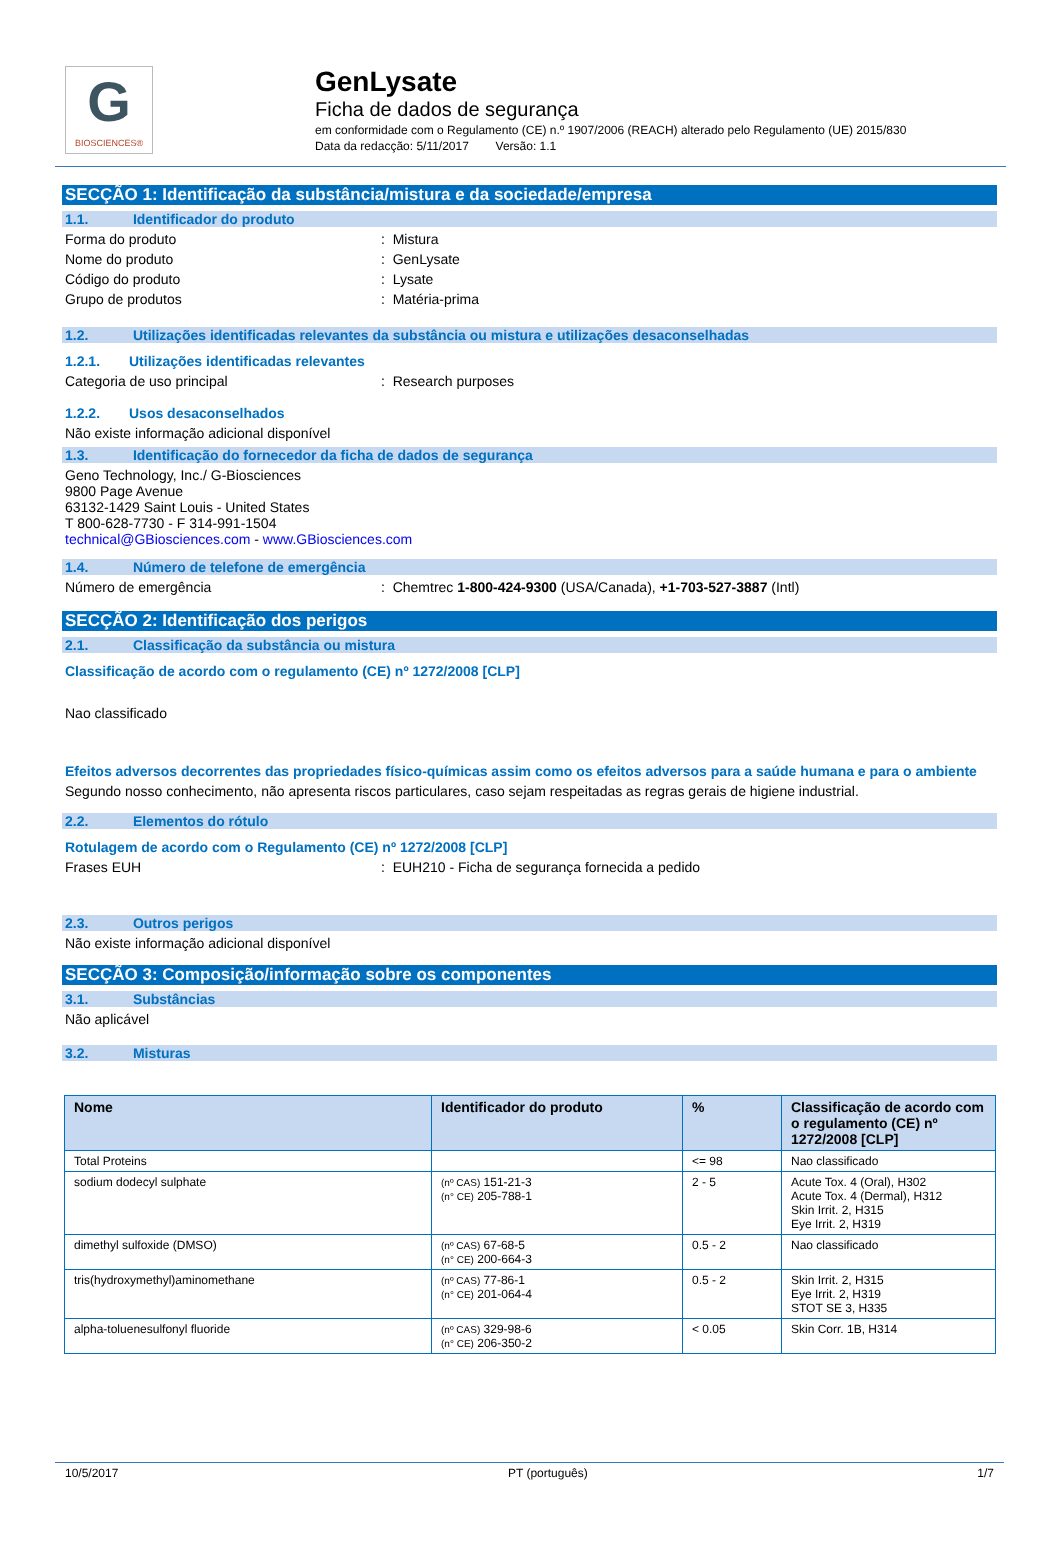G
BIOSCIENCES®
GenLysate
Ficha de dados de segurança
em conformidade com o Regulamento (CE) n.º 1907/2006 (REACH) alterado pelo Regulamento (UE) 2015/830
Data da redacção: 5/11/2017 Versão: 1.1
SECÇÃO 1: Identificação da substância/mistura e da sociedade/empresa
1.1. Identificador do produto
Forma do produto : Mistura
Nome do produto : GenLysate
Código do produto : Lysate
Grupo de produtos : Matéria-prima
1.2. Utilizações identificadas relevantes da substância ou mistura e utilizações desaconselhadas
1.2.1. Utilizações identificadas relevantes
Categoria de uso principal : Research purposes
1.2.2. Usos desaconselhados
Não existe informação adicional disponível
1.3. Identificação do fornecedor da ficha de dados de segurança
Geno Technology, Inc./ G-Biosciences
9800 Page Avenue
63132-1429 Saint Louis - United States
T 800-628-7730 - F 314-991-1504
technical@GBiosciences.com - www.GBiosciences.com
1.4. Número de telefone de emergência
Número de emergência : Chemtrec 1-800-424-9300 (USA/Canada), +1-703-527-3887 (Intl)
SECÇÃO 2: Identificação dos perigos
2.1. Classificação da substância ou mistura
Classificação de acordo com o regulamento (CE) nº 1272/2008 [CLP]
Nao classificado
Efeitos adversos decorrentes das propriedades físico-químicas assim como os efeitos adversos para a saúde humana e para o ambiente
Segundo nosso conhecimento, não apresenta riscos particulares, caso sejam respeitadas as regras gerais de higiene industrial.
2.2. Elementos do rótulo
Rotulagem de acordo com o Regulamento (CE) nº 1272/2008 [CLP]
Frases EUH : EUH210 - Ficha de segurança fornecida a pedido
2.3. Outros perigos
Não existe informação adicional disponível
SECÇÃO 3: Composição/informação sobre os componentes
3.1. Substâncias
Não aplicável
3.2. Misturas
| Nome | Identificador do produto | % | Classificação de acordo com o regulamento (CE) nº 1272/2008 [CLP] |
| --- | --- | --- | --- |
| Total Proteins | | <= 98 | Nao classificado |
| sodium dodecyl sulphate | (nº CAS) 151-21-3 (n° CE) 205-788-1 | 2 - 5 | Acute Tox. 4 (Oral), H302 Acute Tox. 4 (Dermal), H312 Skin Irrit. 2, H315 Eye Irrit. 2, H319 |
| dimethyl sulfoxide (DMSO) | (nº CAS) 67-68-5 (n° CE) 200-664-3 | 0.5 - 2 | Nao classificado |
| tris(hydroxymethyl)aminomethane | (nº CAS) 77-86-1 (n° CE) 201-064-4 | 0.5 - 2 | Skin Irrit. 2, H315 Eye Irrit. 2, H319 STOT SE 3, H335 |
| alpha-toluenesulfonyl fluoride | (nº CAS) 329-98-6 (n° CE) 206-350-2 | < 0.05 | Skin Corr. 1B, H314 |
10/5/2017 PT (português) 1/7